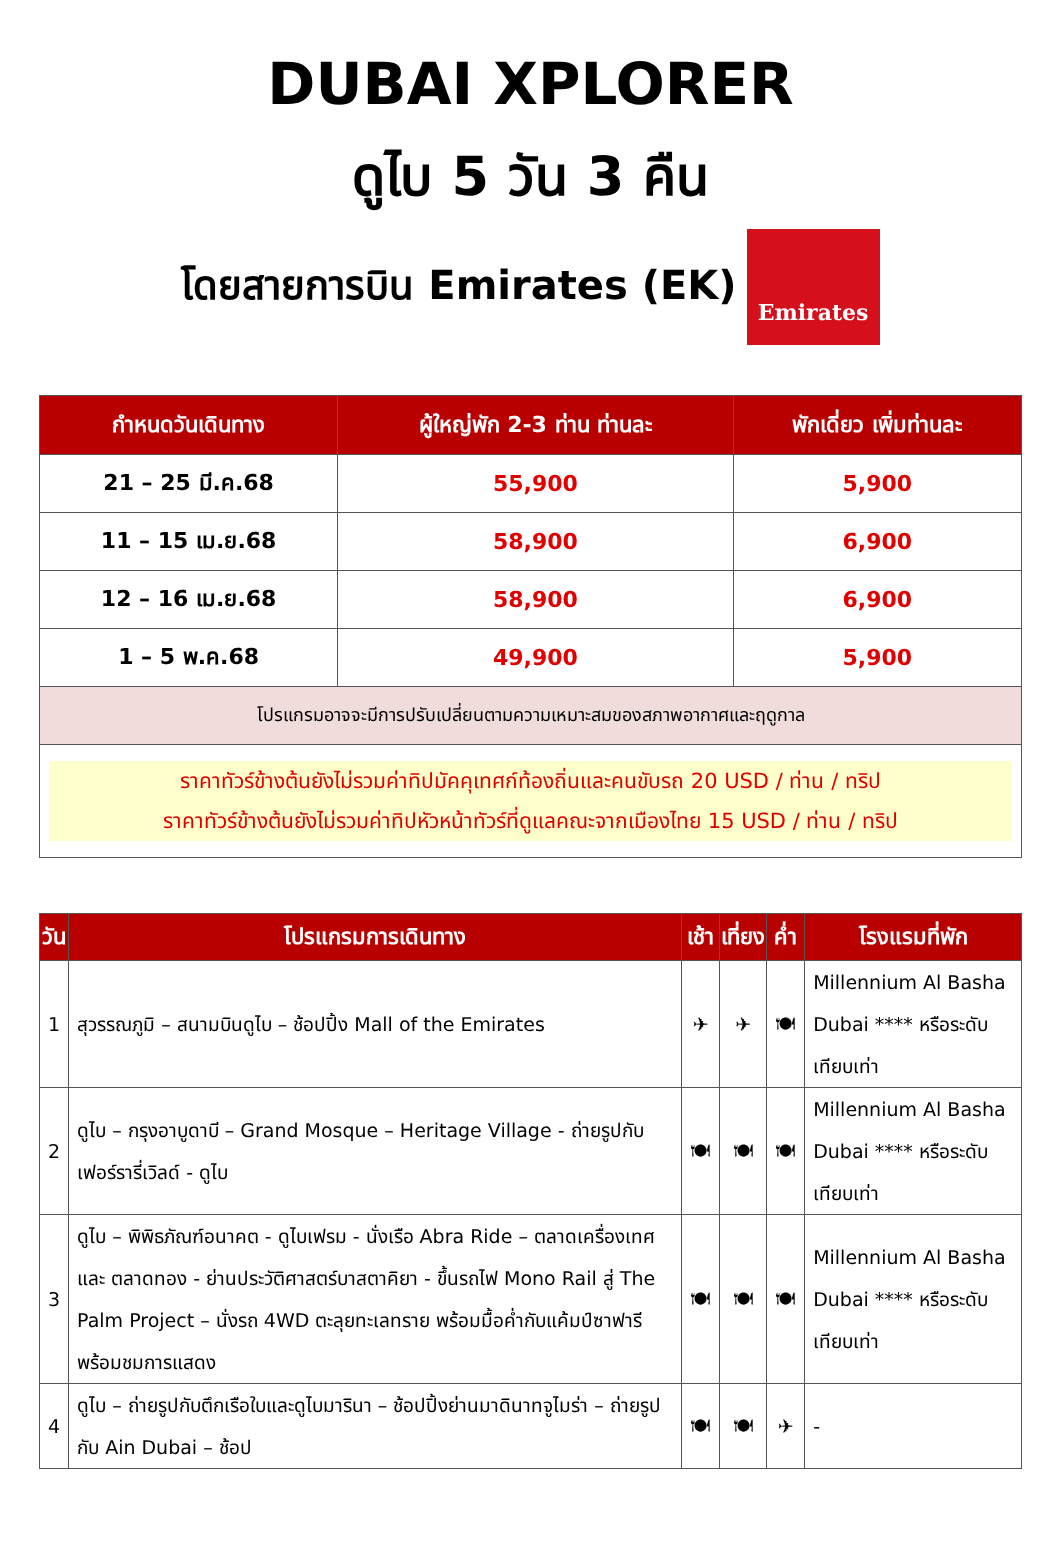DUBAI XPLORER
ดูไบ 5 วัน 3 คืน
โดยสายการบิน Emirates (EK)
Emirates
| กำหนดวันเดินทาง | ผู้ใหญ่พัก 2-3 ท่าน ท่านละ | พักเดี่ยว เพิ่มท่านละ |
| --- | --- | --- |
| 21 – 25 มี.ค.68 | 55,900 | 5,900 |
| 11 – 15 เม.ย.68 | 58,900 | 6,900 |
| 12 – 16 เม.ย.68 | 58,900 | 6,900 |
| 1 – 5 พ.ค.68 | 49,900 | 5,900 |
| โปรแกรมอาจจะมีการปรับเปลี่ยนตามความเหมาะสมของสภาพอากาศและฤดูกาล | | |
| ราคาทัวร์ข้างต้นยังไม่รวมค่าทิปมัคคุเทศก์ท้องถิ่นและคนขับรถ 20 USD / ท่าน / ทริป ราคาทัวร์ข้างต้นยังไม่รวมค่าทิปหัวหน้าทัวร์ที่ดูแลคณะจากเมืองไทย 15 USD / ท่าน / ทริป | | |
| วัน | โปรแกรมการเดินทาง | เช้า | เที่ยง | ค่ำ | โรงแรมที่พัก |
| --- | --- | --- | --- | --- | --- |
| 1 | สุวรรณภูมิ – สนามบินดูไบ – ช้อปปิ้ง Mall of the Emirates | ✈ | ✈ | 🍽 | Millennium Al Basha Dubai **** หรือระดับเทียบเท่า |
| 2 | ดูไบ – กรุงอาบูดาบี – Grand Mosque – Heritage Village - ถ่ายรูปกับเฟอร์รารี่เวิลด์ - ดูไบ | 🍽 | 🍽 | 🍽 | Millennium Al Basha Dubai **** หรือระดับเทียบเท่า |
| 3 | ดูไบ – พิพิธภัณฑ์อนาคต - ดูไบเฟรม - นั่งเรือ Abra Ride – ตลาดเครื่องเทศ และ ตลาดทอง - ย่านประวัติศาสตร์บาสตาคิยา - ขึ้นรถไฟ Mono Rail สู่ The Palm Project – นั่งรถ 4WD ตะลุยทะเลทราย พร้อมมื้อค่ำกับแค้มป์ซาฟารีพร้อมชมการแสดง | 🍽 | 🍽 | 🍽 | Millennium Al Basha Dubai **** หรือระดับเทียบเท่า |
| 4 | ดูไบ – ถ่ายรูปกับตึกเรือใบและดูไบมารินา – ช้อปปิ้งย่านมาดินาทจูไมร่า – ถ่ายรูปกับ Ain Dubai – ช้อป | 🍽 | 🍽 | ✈ | - |